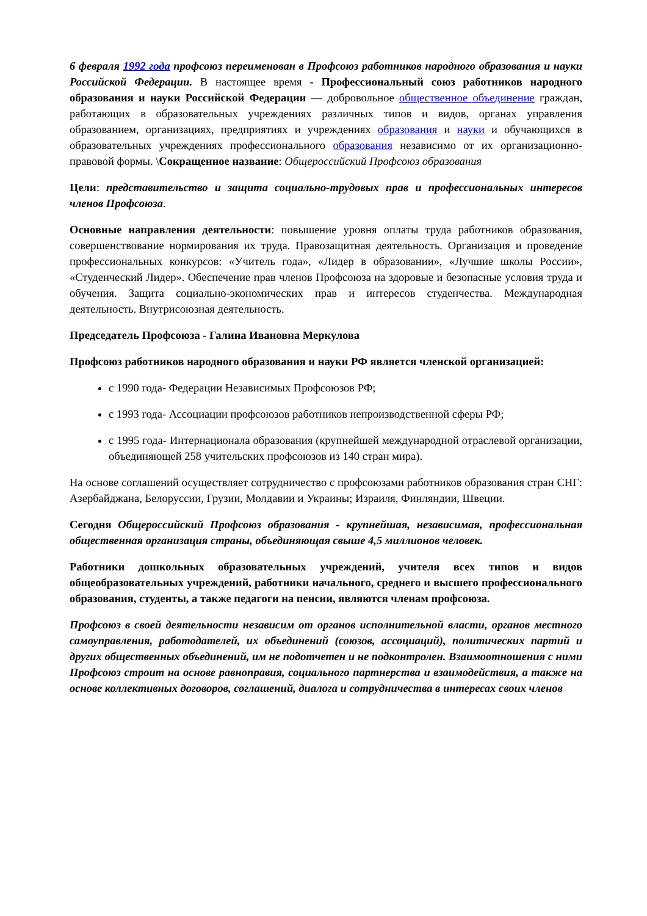6 февраля 1992 года профсоюз переименован в Профсоюз работников народного образования и науки Российской Федерации. В настоящее время - Профессиональный союз работников народного образования и науки Российской Федерации — добровольное общественное объединение граждан, работающих в образовательных учреждениях различных типов и видов, органах управления образованием, организациях, предприятиях и учреждениях образования и науки и обучающихся в образовательных учреждениях профессионального образования независимо от их организационно-правовой формы. \Сокращенное название: Общероссийский Профсоюз образования
Цели: представительство и защита социально-трудовых прав и профессиональных интересов членов Профсоюза.
Основные направления деятельности: повышение уровня оплаты труда работников образования, совершенствование нормирования их труда. Правозащитная деятельность. Организация и проведение профессиональных конкурсов: «Учитель года», «Лидер в образовании», «Лучшие школы России», «Студенческий Лидер». Обеспечение прав членов Профсоюза на здоровые и безопасные условия труда и обучения. Защита социально-экономических прав и интересов студенчества. Международная деятельность. Внутрисоюзная деятельность.
Председатель Профсоюза - Галина Ивановна Меркулова
Профсоюз работников народного образования и науки РФ является членской организацией:
с 1990 года- Федерации Независимых Профсоюзов РФ;
с 1993 года- Ассоциации профсоюзов работников непроизводственной сферы РФ;
с 1995 года- Интернационала образования (крупнейшей международной отраслевой организации, объединяющей 258 учительских профсоюзов из 140 стран мира).
На основе соглашений осуществляет сотрудничество с профсоюзами работников образования стран СНГ: Азербайджана, Белоруссии, Грузии, Молдавии и Украины; Израиля, Финляндии, Швеции.
Сегодня Общероссийский Профсоюз образования - крупнейшая, независимая, профессиональная общественная организация страны, объединяющая свыше 4,5 миллионов человек.
Работники дошкольных образовательных учреждений, учителя всех типов и видов общеобразовательных учреждений, работники начального, среднего и высшего профессионального образования, студенты, а также педагоги на пенсии, являются членам профсоюза.
Профсоюз в своей деятельности независим от органов исполнительной власти, органов местного самоуправления, работодателей, их объединений (союзов, ассоциаций), политических партий и других общественных объединений, им не подотчетен и не подконтролен. Взаимоотношения с ними Профсоюз строит на основе равноправия, социального партнерства и взаимодействия, а также на основе коллективных договоров, соглашений, диалога и сотрудничества в интересах своих членов